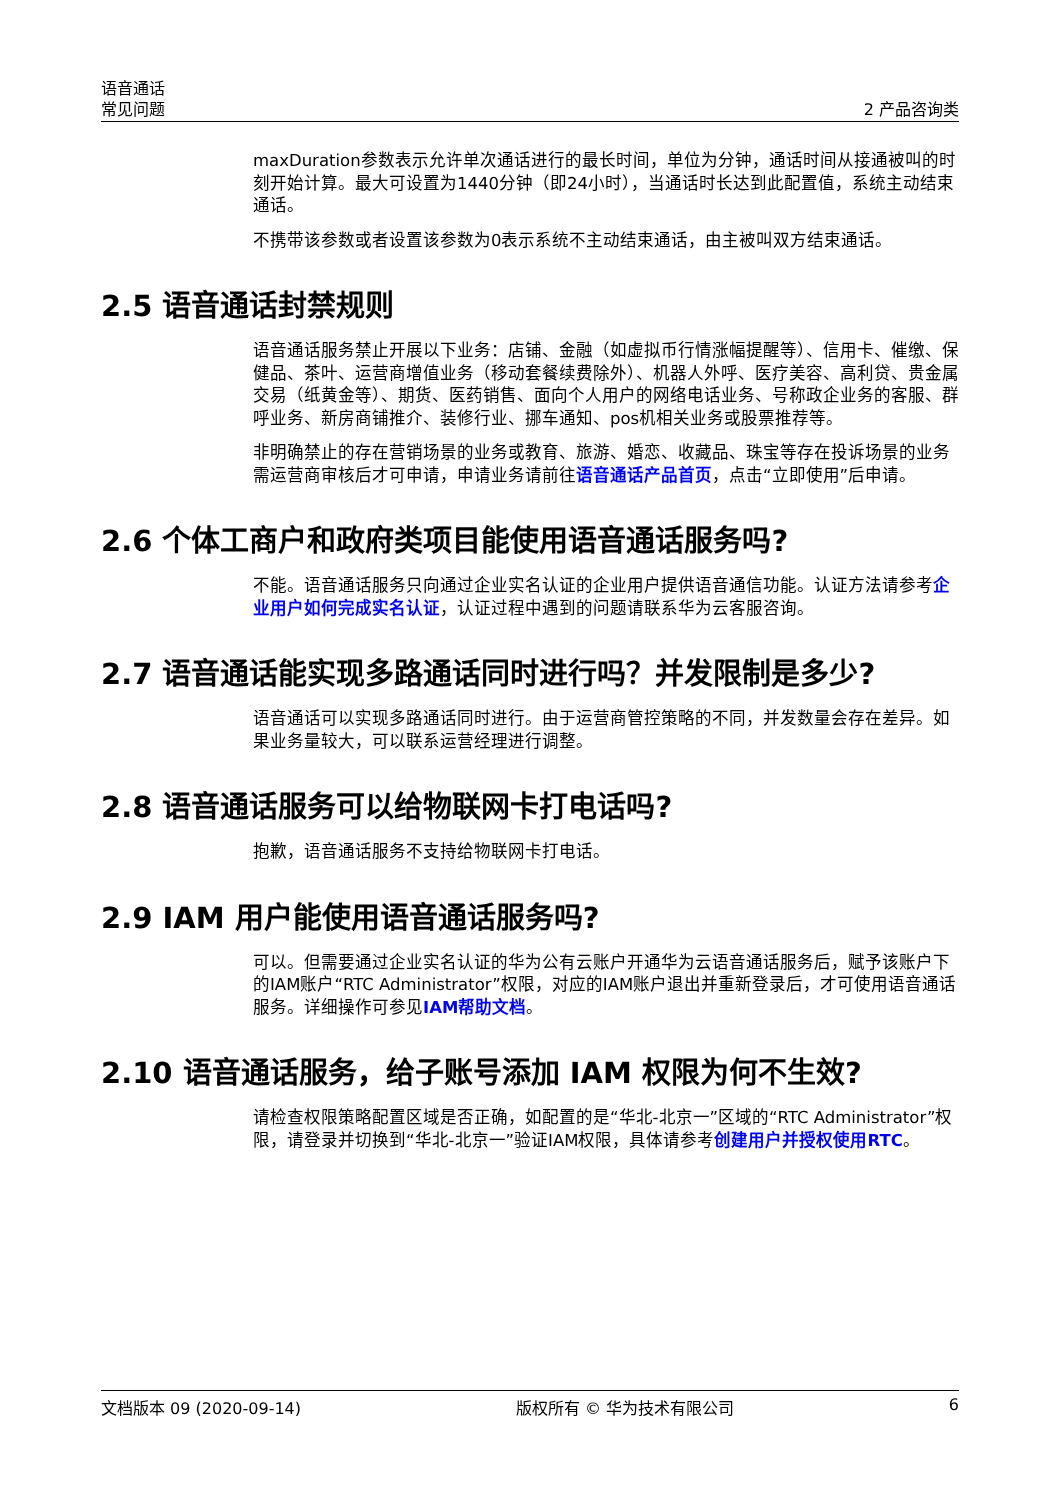语音通话
常见问题
2 产品咨询类
maxDuration参数表示允许单次通话进行的最长时间，单位为分钟，通话时间从接通被叫的时刻开始计算。最大可设置为1440分钟（即24小时），当通话时长达到此配置值，系统主动结束通话。
不携带该参数或者设置该参数为0表示系统不主动结束通话，由主被叫双方结束通话。
2.5 语音通话封禁规则
语音通话服务禁止开展以下业务：店铺、金融（如虚拟币行情涨幅提醒等）、信用卡、催缴、保健品、茶叶、运营商增值业务（移动套餐续费除外）、机器人外呼、医疗美容、高利贷、贵金属交易（纸黄金等）、期货、医药销售、面向个人用户的网络电话业务、号称政企业务的客服、群呼业务、新房商铺推介、装修行业、挪车通知、pos机相关业务或股票推荐等。
非明确禁止的存在营销场景的业务或教育、旅游、婚恋、收藏品、珠宝等存在投诉场景的业务需运营商审核后才可申请，申请业务请前往语音通话产品首页，点击“立即使用”后申请。
2.6 个体工商户和政府类项目能使用语音通话服务吗?
不能。语音通话服务只向通过企业实名认证的企业用户提供语音通信功能。认证方法请参考企业用户如何完成实名认证，认证过程中遇到的问题请联系华为云客服咨询。
2.7 语音通话能实现多路通话同时进行吗？并发限制是多少?
语音通话可以实现多路通话同时进行。由于运营商管控策略的不同，并发数量会存在差异。如果业务量较大，可以联系运营经理进行调整。
2.8 语音通话服务可以给物联网卡打电话吗?
抱歉，语音通话服务不支持给物联网卡打电话。
2.9 IAM 用户能使用语音通话服务吗?
可以。但需要通过企业实名认证的华为公有云账户开通华为云语音通话服务后，赋予该账户下的IAM账户“RTC Administrator”权限，对应的IAM账户退出并重新登录后，才可使用语音通话服务。详细操作可参见IAM帮助文档。
2.10 语音通话服务，给子账号添加 IAM 权限为何不生效?
请检查权限策略配置区域是否正确，如配置的是“华北-北京一”区域的“RTC Administrator”权限，请登录并切换到“华北-北京一”验证IAM权限，具体请参考创建用户并授权使用RTC。
文档版本 09 (2020-09-14) 版权所有 © 华为技术有限公司 6